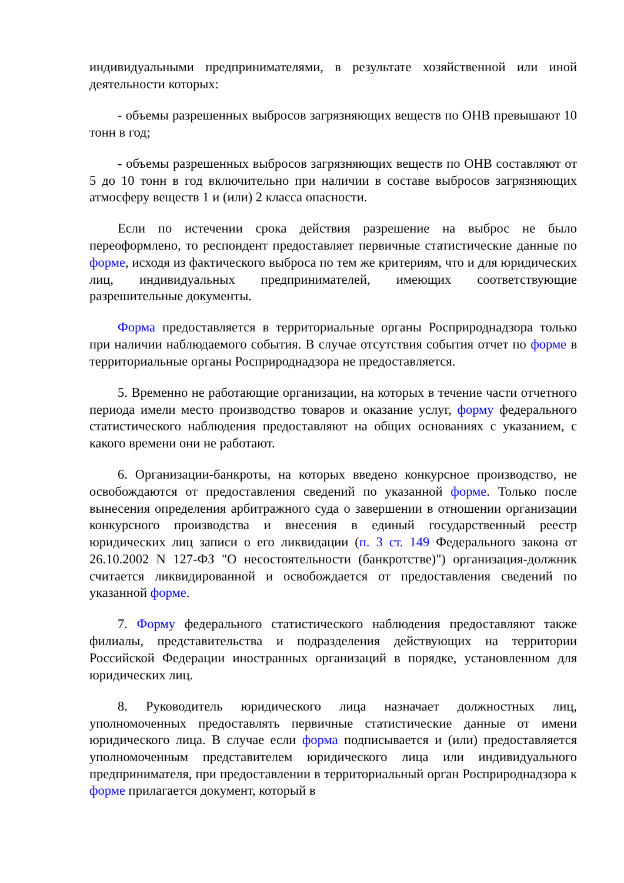индивидуальными предпринимателями, в результате хозяйственной или иной деятельности которых:
- объемы разрешенных выбросов загрязняющих веществ по ОНВ превышают 10 тонн в год;
- объемы разрешенных выбросов загрязняющих веществ по ОНВ составляют от 5 до 10 тонн в год включительно при наличии в составе выбросов загрязняющих атмосферу веществ 1 и (или) 2 класса опасности.
Если по истечении срока действия разрешение на выброс не было переоформлено, то респондент предоставляет первичные статистические данные по форме, исходя из фактического выброса по тем же критериям, что и для юридических лиц, индивидуальных предпринимателей, имеющих соответствующие разрешительные документы.
Форма предоставляется в территориальные органы Росприроднадзора только при наличии наблюдаемого события. В случае отсутствия события отчет по форме в территориальные органы Росприроднадзора не предоставляется.
5. Временно не работающие организации, на которых в течение части отчетного периода имели место производство товаров и оказание услуг, форму федерального статистического наблюдения предоставляют на общих основаниях с указанием, с какого времени они не работают.
6. Организации-банкроты, на которых введено конкурсное производство, не освобождаются от предоставления сведений по указанной форме. Только после вынесения определения арбитражного суда о завершении в отношении организации конкурсного производства и внесения в единый государственный реестр юридических лиц записи о его ликвидации (п. 3 ст. 149 Федерального закона от 26.10.2002 N 127-ФЗ "О несостоятельности (банкротстве)") организация-должник считается ликвидированной и освобождается от предоставления сведений по указанной форме.
7. Форму федерального статистического наблюдения предоставляют также филиалы, представительства и подразделения действующих на территории Российской Федерации иностранных организаций в порядке, установленном для юридических лиц.
8. Руководитель юридического лица назначает должностных лиц, уполномоченных предоставлять первичные статистические данные от имени юридического лица. В случае если форма подписывается и (или) предоставляется уполномоченным представителем юридического лица или индивидуального предпринимателя, при предоставлении в территориальный орган Росприроднадзора к форме прилагается документ, который в